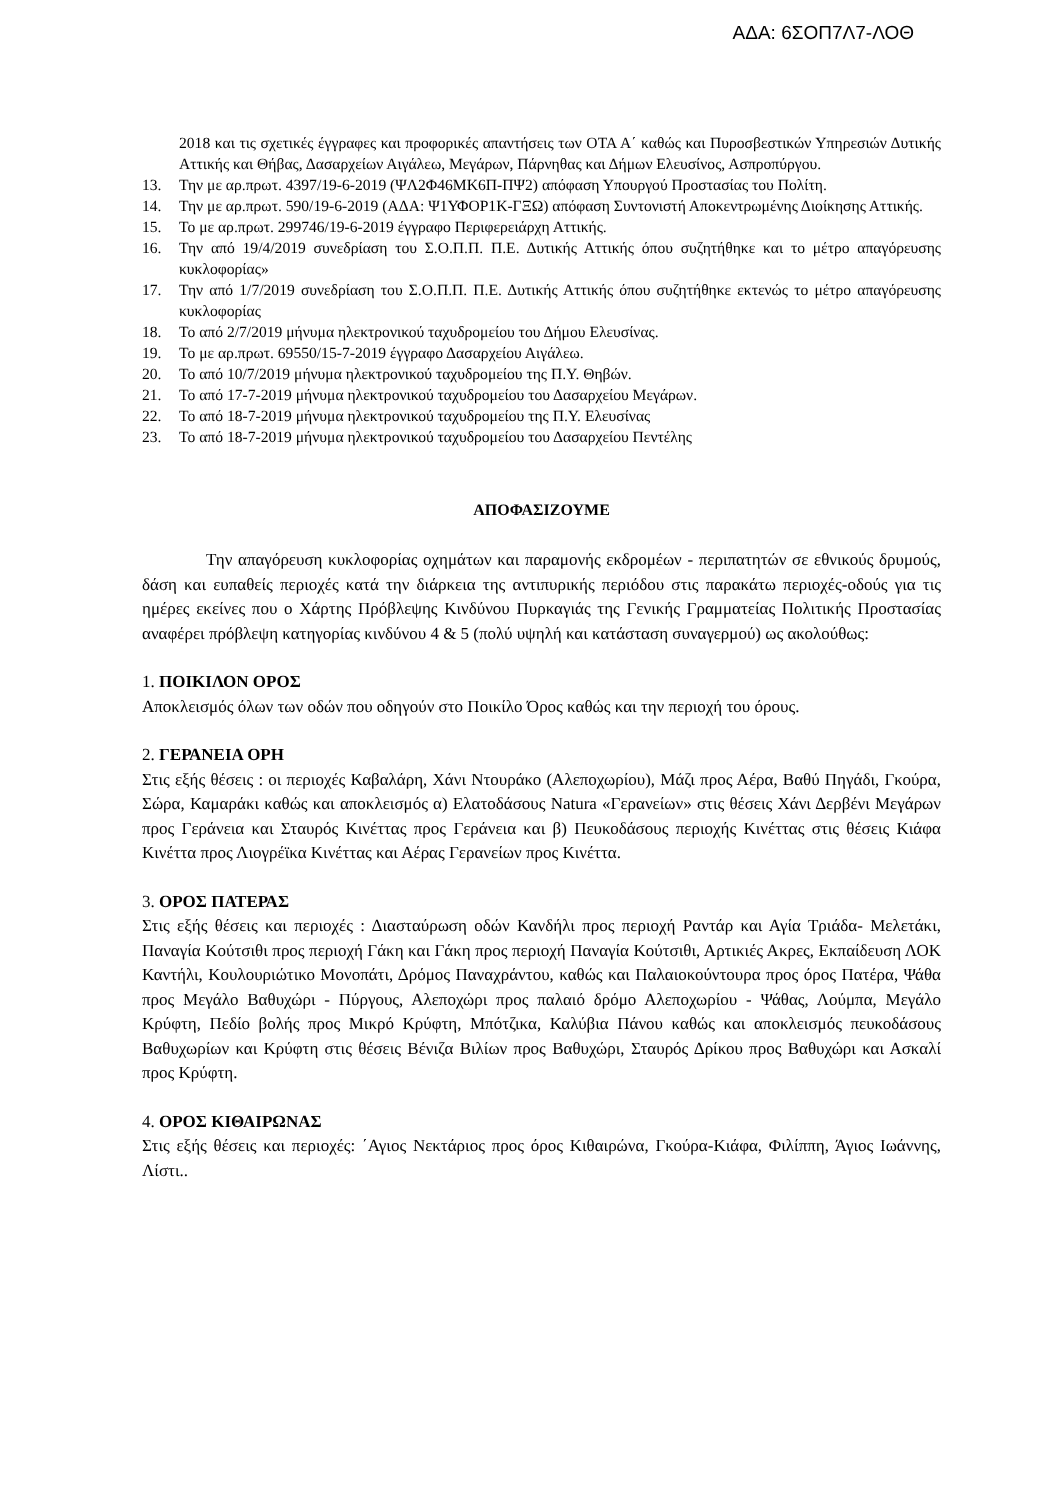ΑΔΑ: 6ΣΟΠ7Λ7-ΛΟΘ
2018 και τις σχετικές έγγραφες και προφορικές απαντήσεις των ΟΤΑ Α΄ καθώς και Πυροσβεστικών Υπηρεσιών Δυτικής Αττικής και Θήβας, Δασαρχείων Αιγάλεω, Μεγάρων, Πάρνηθας και Δήμων Ελευσίνος, Ασπροπύργου.
13. Την με αρ.πρωτ. 4397/19-6-2019 (ΨΛ2Φ46ΜΚ6Π-ΠΨ2) απόφαση Υπουργού Προστασίας του Πολίτη.
14. Την με αρ.πρωτ. 590/19-6-2019 (ΑΔΑ: Ψ1ΥΦΟΡ1Κ-ΓΞΩ) απόφαση Συντονιστή Αποκεντρωμένης Διοίκησης Αττικής.
15. Το με αρ.πρωτ. 299746/19-6-2019 έγγραφο Περιφερειάρχη Αττικής.
16. Την από 19/4/2019 συνεδρίαση του Σ.Ο.Π.Π. Π.Ε. Δυτικής Αττικής όπου συζητήθηκε και το μέτρο απαγόρευσης κυκλοφορίας»
17. Την από 1/7/2019 συνεδρίαση του Σ.Ο.Π.Π. Π.Ε. Δυτικής Αττικής όπου συζητήθηκε εκτενώς το μέτρο απαγόρευσης κυκλοφορίας
18. Το από 2/7/2019 μήνυμα ηλεκτρονικού ταχυδρομείου του Δήμου Ελευσίνας.
19. Το με αρ.πρωτ. 69550/15-7-2019 έγγραφο Δασαρχείου Αιγάλεω.
20. Το από 10/7/2019 μήνυμα ηλεκτρονικού ταχυδρομείου της Π.Υ. Θηβών.
21. Το από 17-7-2019 μήνυμα ηλεκτρονικού ταχυδρομείου του Δασαρχείου Μεγάρων.
22. Το από 18-7-2019 μήνυμα ηλεκτρονικού ταχυδρομείου της Π.Υ. Ελευσίνας
23. Το από 18-7-2019 μήνυμα ηλεκτρονικού ταχυδρομείου του Δασαρχείου Πεντέλης
ΑΠΟΦΑΣΙΖΟΥΜΕ
Την απαγόρευση κυκλοφορίας οχημάτων και παραμονής εκδρομέων - περιπατητών σε εθνικούς δρυμούς, δάση και ευπαθείς περιοχές κατά την διάρκεια της αντιπυρικής περιόδου στις παρακάτω περιοχές-οδούς για τις ημέρες εκείνες που ο Χάρτης Πρόβλεψης Κινδύνου Πυρκαγιάς της Γενικής Γραμματείας Πολιτικής Προστασίας αναφέρει πρόβλεψη κατηγορίας κινδύνου 4 & 5 (πολύ υψηλή και κατάσταση συναγερμού) ως ακολούθως:
1. ΠΟΙΚΙΛΟΝ ΟΡΟΣ
Αποκλεισμός όλων των οδών που οδηγούν στο Ποικίλο Όρος καθώς και την περιοχή του όρους.
2. ΓΕΡΑΝΕΙΑ ΟΡΗ
Στις εξής θέσεις : οι περιοχές Καβαλάρη, Χάνι Ντουράκο (Αλεποχωρίου), Μάζι προς Αέρα, Βαθύ Πηγάδι, Γκούρα, Σώρα, Καμαράκι καθώς και αποκλεισμός α) Ελατοδάσους Natura «Γερανείων» στις θέσεις Χάνι Δερβένι Μεγάρων προς Γεράνεια και Σταυρός Κινέττας προς Γεράνεια και β) Πευκοδάσους περιοχής Κινέττας στις θέσεις Κιάφα Κινέττα προς Λιογρέϊκα Κινέττας και Αέρας Γερανείων προς Κινέττα.
3. ΟΡΟΣ ΠΑΤΕΡΑΣ
Στις εξής θέσεις και περιοχές : Διασταύρωση οδών Κανδήλι προς περιοχή Ραντάρ και Αγία Τριάδα- Μελετάκι, Παναγία Κούτσιθι προς περιοχή Γάκη και Γάκη προς περιοχή Παναγία Κούτσιθι, Αρτικιές Ακρες, Εκπαίδευση ΛΟΚ Καντήλι, Κουλουριώτικο Μονοπάτι, Δρόμος Παναχράντου, καθώς και Παλαιοκούντουρα προς όρος Πατέρα, Ψάθα προς Μεγάλο Βαθυχώρι - Πύργους, Αλεποχώρι προς παλαιό δρόμο Αλεποχωρίου - Ψάθας, Λούμπα, Μεγάλο Κρύφτη, Πεδίο βολής προς Μικρό Κρύφτη, Μπότζικα, Καλύβια Πάνου καθώς και αποκλεισμός πευκοδάσους Βαθυχωρίων και Κρύφτη στις θέσεις Βένιζα Βιλίων προς Βαθυχώρι, Σταυρός Δρίκου προς Βαθυχώρι και Ασκαλί προς Κρύφτη.
4. ΟΡΟΣ ΚΙΘΑΙΡΩΝΑΣ
Στις εξής θέσεις και περιοχές: ΄Αγιος Νεκτάριος προς όρος Κιθαιρώνα, Γκούρα-Κιάφα, Φιλίππη, Άγιος Ιωάννης, Λίστι..